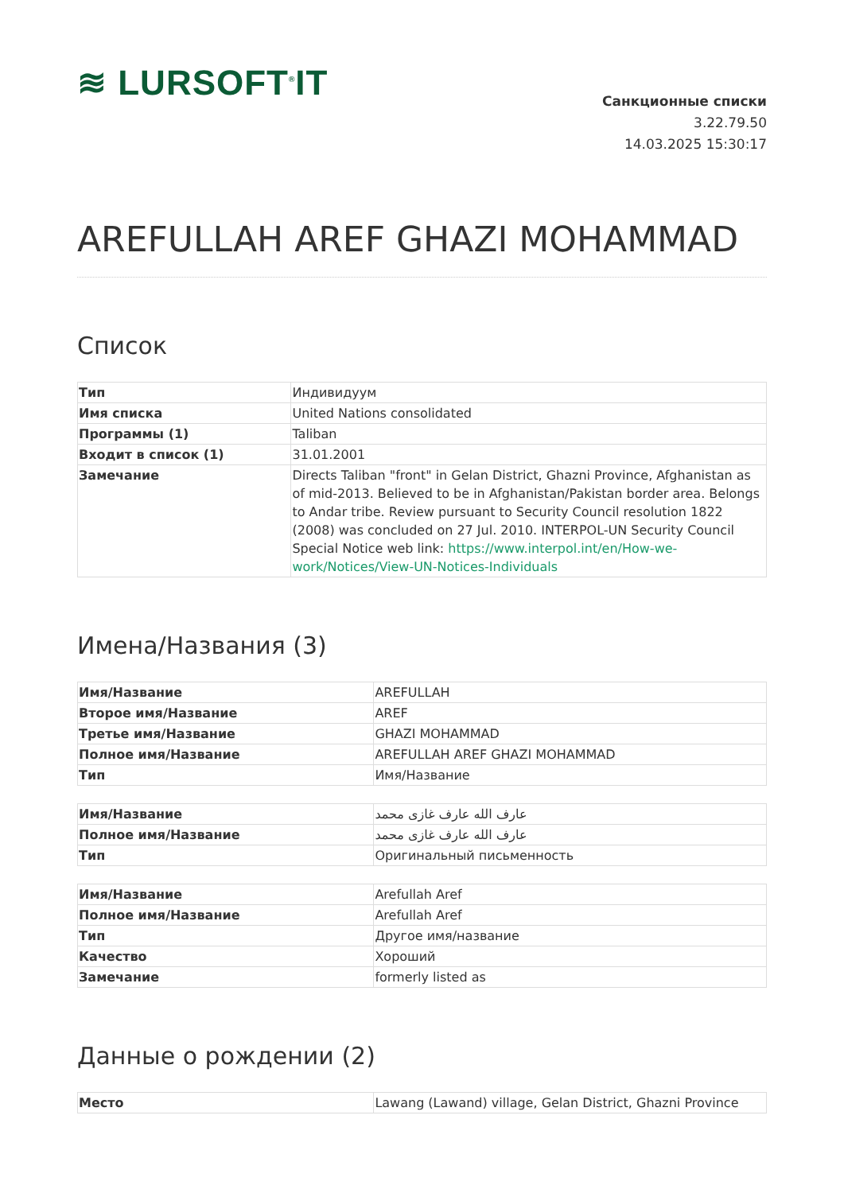≋ LURSOFT<sup>®</sup>IT
Санкционные списки
3.22.79.50
14.03.2025 15:30:17
AREFULLAH AREF GHAZI MOHAMMAD
Список
| Тип | Индивидуум |
| Имя списка | United Nations consolidated |
| Программы (1) | Taliban |
| Входит в список (1) | 31.01.2001 |
| Замечание | Directs Taliban "front" in Gelan District, Ghazni Province, Afghanistan as of mid-2013. Believed to be in Afghanistan/Pakistan border area. Belongs to Andar tribe. Review pursuant to Security Council resolution 1822 (2008) was concluded on 27 Jul. 2010. INTERPOL-UN Security Council Special Notice web link: https://www.interpol.int/en/How-we-work/Notices/View-UN-Notices-Individuals |
Имена/Названия (3)
| Имя/Название | AREFULLAH |
| Второе имя/Название | AREF |
| Третье имя/Название | GHAZI MOHAMMAD |
| Полное имя/Название | AREFULLAH AREF GHAZI MOHAMMAD |
| Тип | Имя/Название |
| Имя/Название | عارف الله عارف غازى محمد |
| Полное имя/Название | عارف الله عارف غازى محمد |
| Тип | Оригинальный письменность |
| Имя/Название | Arefullah Aref |
| Полное имя/Название | Arefullah Aref |
| Тип | Другое имя/название |
| Качество | Хороший |
| Замечание | formerly listed as |
Данные о рождении (2)
| Место | Lawang (Lawand) village, Gelan District, Ghazni Province |